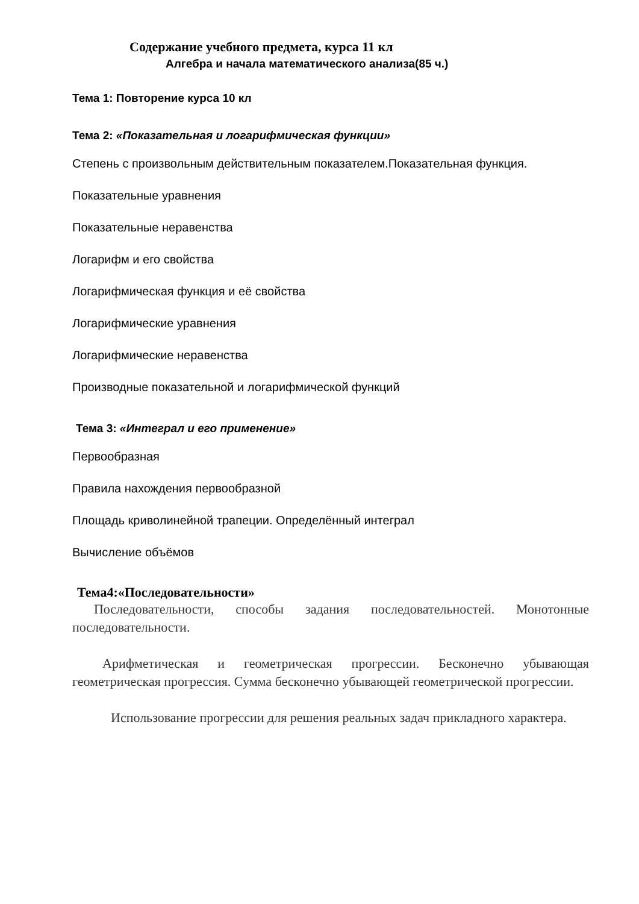Содержание учебного предмета, курса 11 кл
Алгебра и начала математического анализа(85 ч.)
Тема 1: Повторение курса 10 кл
Тема 2: «Показательная и логарифмическая функции»
Степень с произвольным действительным показателем.Показательная функция.
Показательные уравнения
Показательные неравенства
Логарифм и его свойства
Логарифмическая функция и её свойства
Логарифмические уравнения
Логарифмические неравенства
Производные показательной и логарифмической функций
Тема 3: «Интеграл и его применение»
Первообразная
Правила нахождения первообразной
Площадь криволинейной трапеции. Определённый интеграл
Вычисление объёмов
Тема4:«Последовательности»
Последовательности, способы задания последовательностей. Монотонные последовательности.
Арифметическая и геометрическая прогрессии. Бесконечно убывающая геометрическая прогрессия. Сумма бесконечно убывающей геометрической прогрессии.
Использование прогрессии для решения реальных задач прикладного характера.